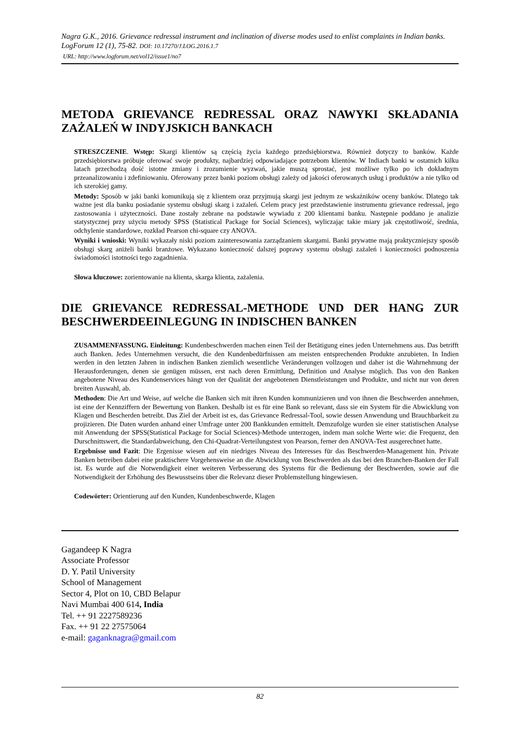Nagra G.K., 2016. Grievance redressal instrument and inclination of diverse modes used to enlist complaints in Indian banks. LogForum 12 (1), 75-82. DOI: 10.17270/J.LOG.2016.1.7
URL: http://www.logforum.net/vol12/issue1/no7
METODA GRIEVANCE REDRESSAL ORAZ NAWYKI SKŁADANIA ZAŻALEŃ W INDYJSKICH BANKACH
STRESZCZENIE. Wstęp: Skargi klientów są częścią życia każdego przedsiębiorstwa. Również dotyczy to banków. Każde przedsiębiorstwa próbuje oferować swoje produkty, najbardziej odpowiadające potrzebom klientów. W Indiach banki w ostatnich kilku latach przechodzą dość istotne zmiany i zrozumienie wyzwań, jakie muszą sprostać, jest możliwe tylko po ich dokładnym przeanalizowaniu i zdefiniowaniu. Oferowany przez banki poziom obsługi zależy od jakości oferowanych usług i produktów a nie tylko od ich szerokiej gamy.
Metody: Sposób w jaki banki komunikują się z klientem oraz przyjmują skargi jest jednym ze wskaźników oceny banków. Dlatego tak ważne jest dla banku posiadanie systemu obsługi skarg i zażaleń. Celem pracy jest przedstawienie instrumentu grievance redressal, jego zastosowania i użyteczności. Dane zostały zebrane na podstawie wywiadu z 200 klientami banku. Następnie poddano je analizie statystycznej przy użyciu metody SPSS (Statistical Package for Social Sciences), wyliczając takie miary jak częstotliwość, średnia, odchylenie standardowe, rozkład Pearson chi-square czy ANOVA.
Wyniki i wnioski: Wyniki wykazały niski poziom zainteresowania zarządzaniem skargami. Banki prywatne mają praktyczniejszy sposób obsługi skarg aniżeli banki branżowe. Wykazano konieczność dalszej poprawy systemu obsługi zażaleń i konieczności podnoszenia świadomości istotności tego zagadnienia.
Słowa kluczowe: zorientowanie na klienta, skarga klienta, zażalenia.
DIE GRIEVANCE REDRESSAL-METHODE UND DER HANG ZUR BESCHWERDEEINLEGUNG IN INDISCHEN BANKEN
ZUSAMMENFASSUNG. Einleitung: Kundenbeschwerden machen einen Teil der Betätigung eines jeden Unternehmens aus. Das betrifft auch Banken. Jedes Unternehmen versucht, die den Kundenbedürfnissen am meisten entsprechenden Produkte anzubieten. In Indien werden in den letzten Jahren in indischen Banken ziemlich wesentliche Veränderungen vollzogen und daher ist die Wahrnehmung der Herausforderungen, denen sie genügen müssen, erst nach deren Ermittlung, Definition und Analyse möglich. Das von den Banken angebotene Niveau des Kundenservices hängt von der Qualität der angebotenen Dienstleistungen und Produkte, und nicht nur von deren breiten Auswahl, ab.
Methoden: Die Art und Weise, auf welche die Banken sich mit ihren Kunden kommunizieren und von ihnen die Beschwerden annehmen, ist eine der Kennziffern der Bewertung von Banken. Deshalb ist es für eine Bank so relevant, dass sie ein System für die Abwicklung von Klagen und Bescherden betreibt. Das Ziel der Arbeit ist es, das Grievance Redressal-Tool, sowie dessen Anwendung und Brauchbarkeit zu projizieren. Die Daten wurden anhand einer Umfrage unter 200 Bankkunden ermittelt. Demzufolge wurden sie einer statistischen Analyse mit Anwendung der SPSS(Statistical Package for Social Sciences)-Methode unterzogen, indem man solche Werte wie: die Frequenz, den Durschnittswert, die Standardabweichung, den Chi-Quadrat-Verteilungstest von Pearson, ferner den ANOVA-Test ausgerechnet hatte.
Ergebnisse und Fazit: Die Ergenisse wiesen auf ein niedriges Niveau des Interesses für das Beschwerden-Management hin. Private Banken betreiben dabei eine praktischere Vorgehensweise an die Abwicklung von Beschwerden als das bei den Branchen-Banken der Fall ist. Es wurde auf die Notwendigkeit einer weiteren Verbesserung des Systems für die Bedienung der Beschwerden, sowie auf die Notwendigkeit der Erhöhung des Bewusstseins über die Relevanz dieser Problemstellung hingewiesen.
Codewörter: Orientierung auf den Kunden, Kundenbeschwerde, Klagen
Gagandeep K Nagra
Associate Professor
D. Y. Patil University
School of Management
Sector 4, Plot on 10, CBD Belapur
Navi Mumbai 400 614, India
Tel. ++ 91 2227589236
Fax. ++ 91 22 27575064
e-mail: gaganknagra@gmail.com
82